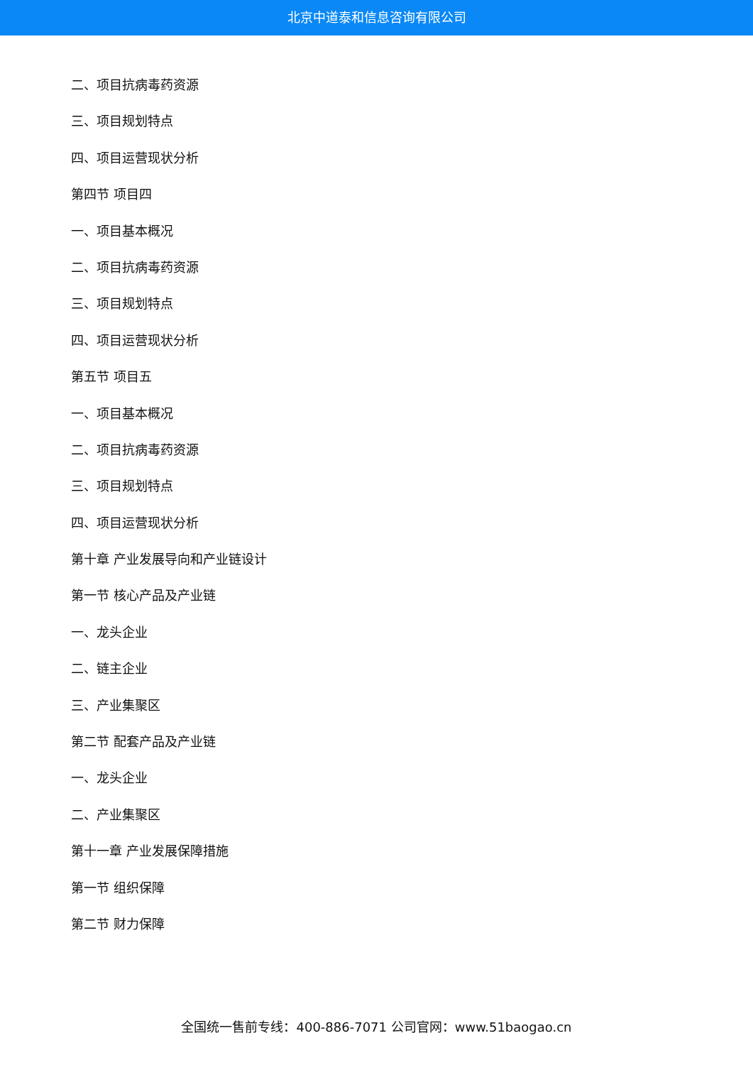北京中道泰和信息咨询有限公司
二、项目抗病毒药资源
三、项目规划特点
四、项目运营现状分析
第四节 项目四
一、项目基本概况
二、项目抗病毒药资源
三、项目规划特点
四、项目运营现状分析
第五节 项目五
一、项目基本概况
二、项目抗病毒药资源
三、项目规划特点
四、项目运营现状分析
第十章 产业发展导向和产业链设计
第一节 核心产品及产业链
一、龙头企业
二、链主企业
三、产业集聚区
第二节 配套产品及产业链
一、龙头企业
二、产业集聚区
第十一章 产业发展保障措施
第一节 组织保障
第二节 财力保障
全国统一售前专线：400-886-7071 公司官网：www.51baogao.cn